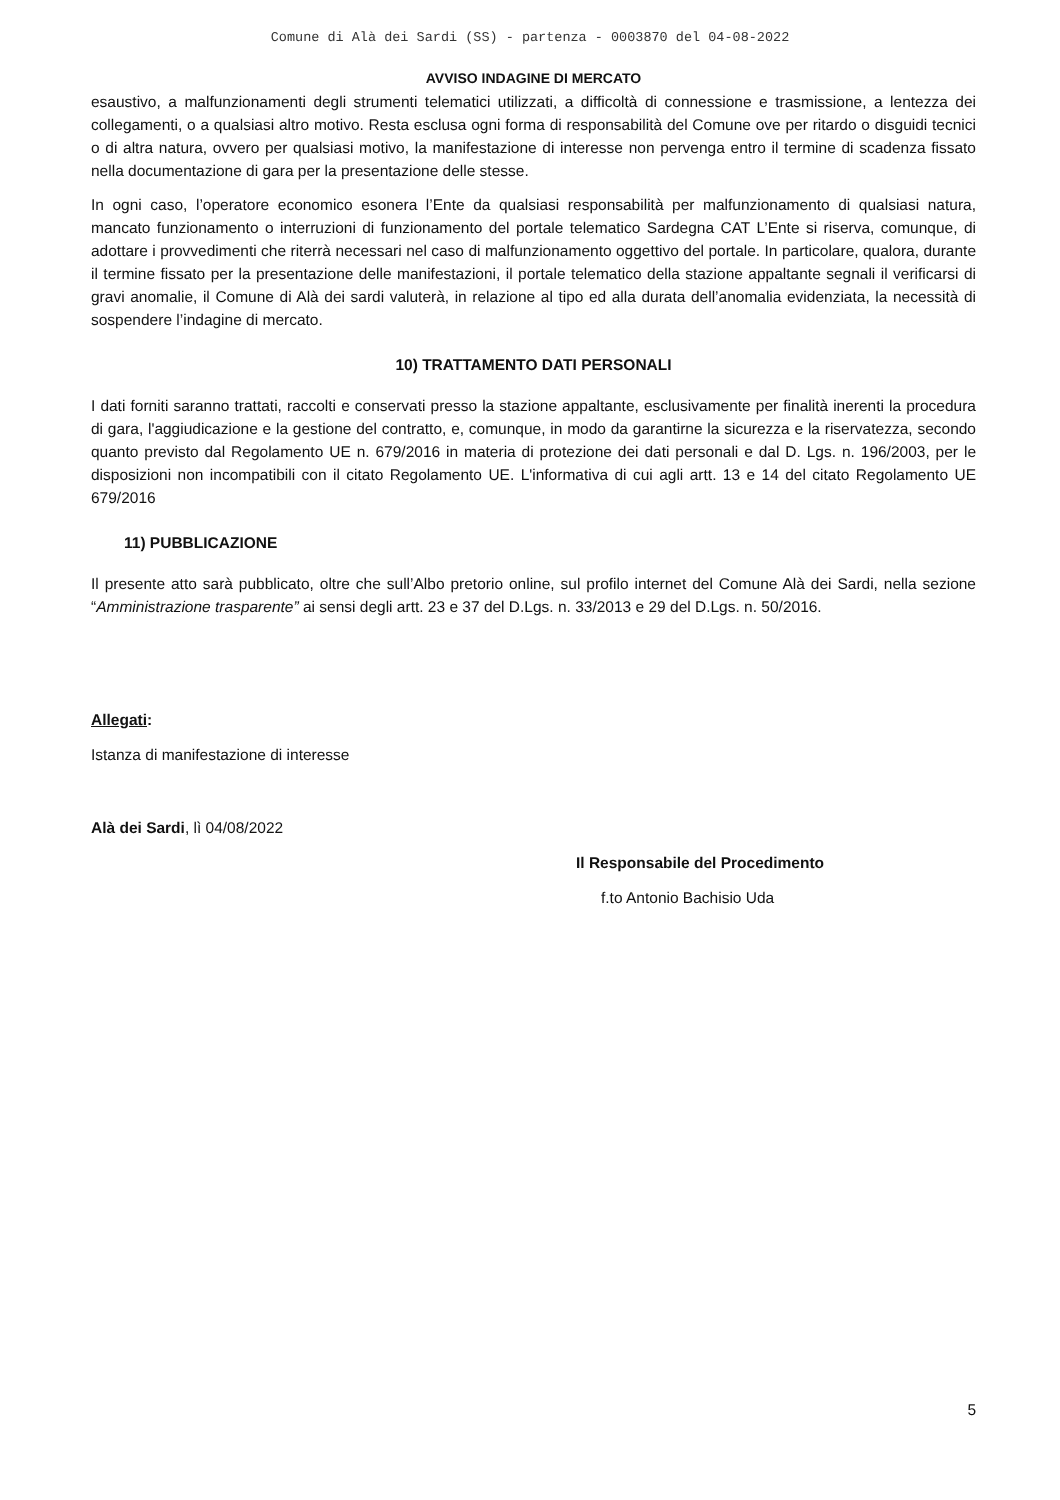Comune di Alà dei Sardi (SS) - partenza - 0003870 del 04-08-2022
AVVISO INDAGINE DI MERCATO
esaustivo, a malfunzionamenti degli strumenti telematici utilizzati, a difficoltà di connessione e trasmissione, a lentezza dei collegamenti, o a qualsiasi altro motivo. Resta esclusa ogni forma di responsabilità del Comune ove per ritardo o disguidi tecnici o di altra natura, ovvero per qualsiasi motivo, la manifestazione di interesse non pervenga entro il termine di scadenza fissato nella documentazione di gara per la presentazione delle stesse.
In ogni caso, l’operatore economico esonera l’Ente da qualsiasi responsabilità per malfunzionamento di qualsiasi natura, mancato funzionamento o interruzioni di funzionamento del portale telematico Sardegna CAT L’Ente si riserva, comunque, di adottare i provvedimenti che riterrà necessari nel caso di malfunzionamento oggettivo del portale. In particolare, qualora, durante il termine fissato per la presentazione delle manifestazioni, il portale telematico della stazione appaltante segnali il verificarsi di gravi anomalie, il Comune di Alà dei sardi valuterà, in relazione al tipo ed alla durata dell’anomalia evidenziata, la necessità di sospendere l’indagine di mercato.
10) TRATTAMENTO DATI PERSONALI
I dati forniti saranno trattati, raccolti e conservati presso la stazione appaltante, esclusivamente per finalità inerenti la procedura di gara, l'aggiudicazione e la gestione del contratto, e, comunque, in modo da garantirne la sicurezza e la riservatezza, secondo quanto previsto dal Regolamento UE n. 679/2016 in materia di protezione dei dati personali e dal D. Lgs. n. 196/2003, per le disposizioni non incompatibili con il citato Regolamento UE. L'informativa di cui agli artt. 13 e 14 del citato Regolamento UE 679/2016
11) PUBBLICAZIONE
Il presente atto sarà pubblicato, oltre che sull’Albo pretorio online, sul profilo internet del Comune Alà dei Sardi, nella sezione “Amministrazione trasparente” ai sensi degli artt. 23 e 37 del D.Lgs. n. 33/2013 e 29 del D.Lgs. n. 50/2016.
Allegati:
Istanza di manifestazione di interesse
Alà dei Sardi, lì 04/08/2022
Il Responsabile del Procedimento
f.to Antonio Bachisio Uda
5